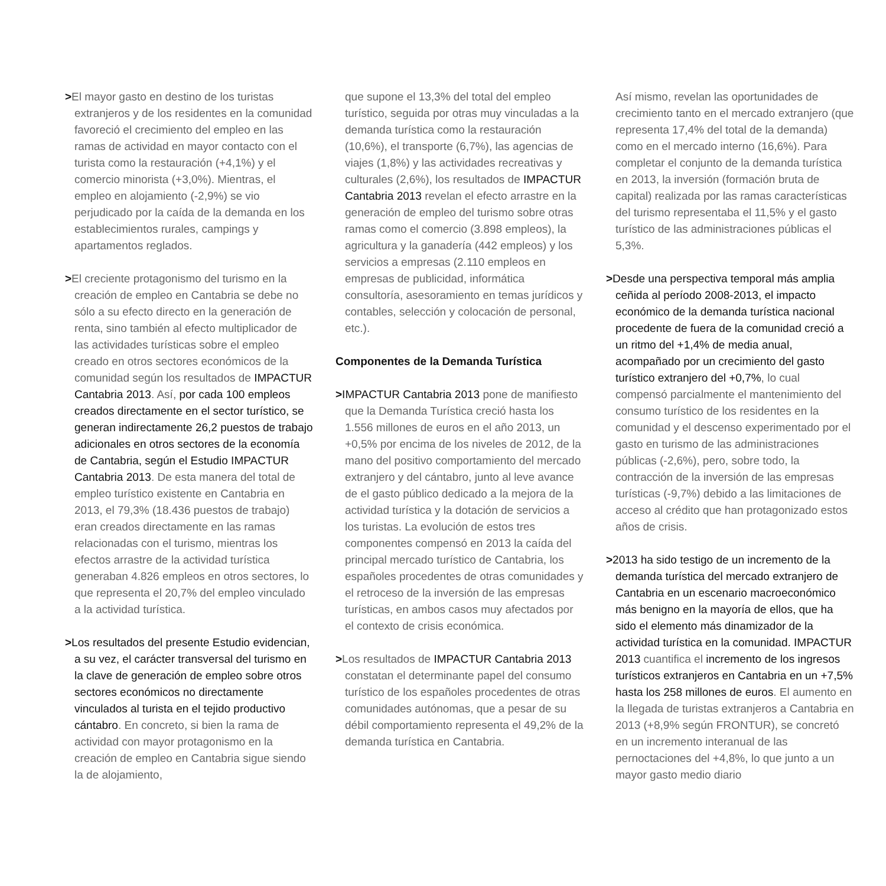>El mayor gasto en destino de los turistas extranjeros y de los residentes en la comunidad favoreció el crecimiento del empleo en las ramas de actividad en mayor contacto con el turista como la restauración (+4,1%) y el comercio minorista (+3,0%). Mientras, el empleo en alojamiento (-2,9%) se vio perjudicado por la caída de la demanda en los establecimientos rurales, campings y apartamentos reglados.
>El creciente protagonismo del turismo en la creación de empleo en Cantabria se debe no sólo a su efecto directo en la generación de renta, sino también al efecto multiplicador de las actividades turísticas sobre el empleo creado en otros sectores económicos de la comunidad según los resultados de IMPACTUR Cantabria 2013. Así, por cada 100 empleos creados directamente en el sector turístico, se generan indirectamente 26,2 puestos de trabajo adicionales en otros sectores de la economía de Cantabria, según el Estudio IMPACTUR Cantabria 2013. De esta manera del total de empleo turístico existente en Cantabria en 2013, el 79,3% (18.436 puestos de trabajo) eran creados directamente en las ramas relacionadas con el turismo, mientras los efectos arrastre de la actividad turística generaban 4.826 empleos en otros sectores, lo que representa el 20,7% del empleo vinculado a la actividad turística.
>Los resultados del presente Estudio evidencian, a su vez, el carácter transversal del turismo en la clave de generación de empleo sobre otros sectores económicos no directamente vinculados al turista en el tejido productivo cántabro. En concreto, si bien la rama de actividad con mayor protagonismo en la creación de empleo en Cantabria sigue siendo la de alojamiento,
que supone el 13,3% del total del empleo turístico, seguida por otras muy vinculadas a la demanda turística como la restauración (10,6%), el transporte (6,7%), las agencias de viajes (1,8%) y las actividades recreativas y culturales (2,6%), los resultados de IMPACTUR Cantabria 2013 revelan el efecto arrastre en la generación de empleo del turismo sobre otras ramas como el comercio (3.898 empleos), la agricultura y la ganadería (442 empleos) y los servicios a empresas (2.110 empleos en empresas de publicidad, informática consultoría, asesoramiento en temas jurídicos y contables, selección y colocación de personal, etc.).
Componentes de la Demanda Turística
>IMPACTUR Cantabria 2013 pone de manifiesto que la Demanda Turística creció hasta los 1.556 millones de euros en el año 2013, un +0,5% por encima de los niveles de 2012, de la mano del positivo comportamiento del mercado extranjero y del cántabro, junto al leve avance de el gasto público dedicado a la mejora de la actividad turística y la dotación de servicios a los turistas. La evolución de estos tres componentes compensó en 2013 la caída del principal mercado turístico de Cantabria, los españoles procedentes de otras comunidades y el retroceso de la inversión de las empresas turísticas, en ambos casos muy afectados por el contexto de crisis económica.
>Los resultados de IMPACTUR Cantabria 2013 constatan el determinante papel del consumo turístico de los españoles procedentes de otras comunidades autónomas, que a pesar de su débil comportamiento representa el 49,2% de la demanda turística en Cantabria.
Así mismo, revelan las oportunidades de crecimiento tanto en el mercado extranjero (que representa 17,4% del total de la demanda) como en el mercado interno (16,6%). Para completar el conjunto de la demanda turística en 2013, la inversión (formación bruta de capital) realizada por las ramas características del turismo representaba el 11,5% y el gasto turístico de las administraciones públicas el 5,3%.
>Desde una perspectiva temporal más amplia ceñida al período 2008-2013, el impacto económico de la demanda turística nacional procedente de fuera de la comunidad creció a un ritmo del +1,4% de media anual, acompañado por un crecimiento del gasto turístico extranjero del +0,7%, lo cual compensó parcialmente el mantenimiento del consumo turístico de los residentes en la comunidad y el descenso experimentado por el gasto en turismo de las administraciones públicas (-2,6%), pero, sobre todo, la contracción de la inversión de las empresas turísticas (-9,7%) debido a las limitaciones de acceso al crédito que han protagonizado estos años de crisis.
>2013 ha sido testigo de un incremento de la demanda turística del mercado extranjero de Cantabria en un escenario macroeconómico más benigno en la mayoría de ellos, que ha sido el elemento más dinamizador de la actividad turística en la comunidad. IMPACTUR 2013 cuantifica el incremento de los ingresos turísticos extranjeros en Cantabria en un +7,5% hasta los 258 millones de euros. El aumento en la llegada de turistas extranjeros a Cantabria en 2013 (+8,9% según FRONTUR), se concretó en un incremento interanual de las pernoctaciones del +4,8%, lo que junto a un mayor gasto medio diario